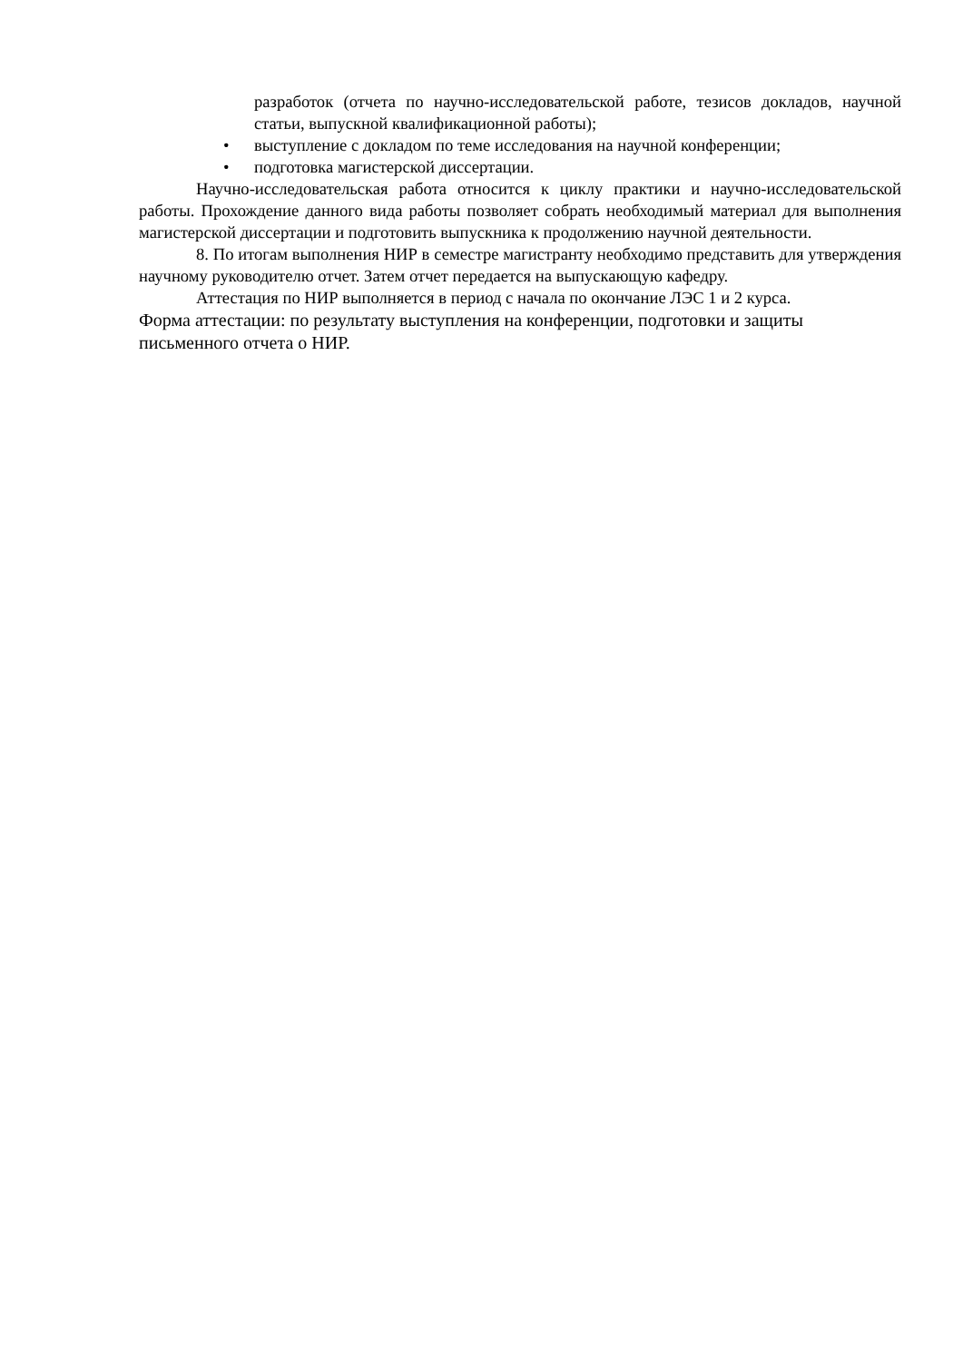разработок (отчета по научно-исследовательской работе, тезисов докладов, научной статьи, выпускной квалификационной работы);
• выступление с докладом по теме исследования на научной конференции;
• подготовка магистерской диссертации.
Научно-исследовательская работа относится к циклу практики и научно-исследовательской работы. Прохождение данного вида работы позволяет собрать необходимый материал для выполнения магистерской диссертации и подготовить выпускника к продолжению научной деятельности.
8. По итогам выполнения НИР в семестре магистранту необходимо представить для утверждения научному руководителю отчет. Затем отчет передается на выпускающую кафедру.
Аттестация по НИР выполняется в период с начала по окончание ЛЭС 1 и 2 курса.
Форма аттестации: по результату выступления на конференции, подготовки и защиты
письменного отчета о НИР.